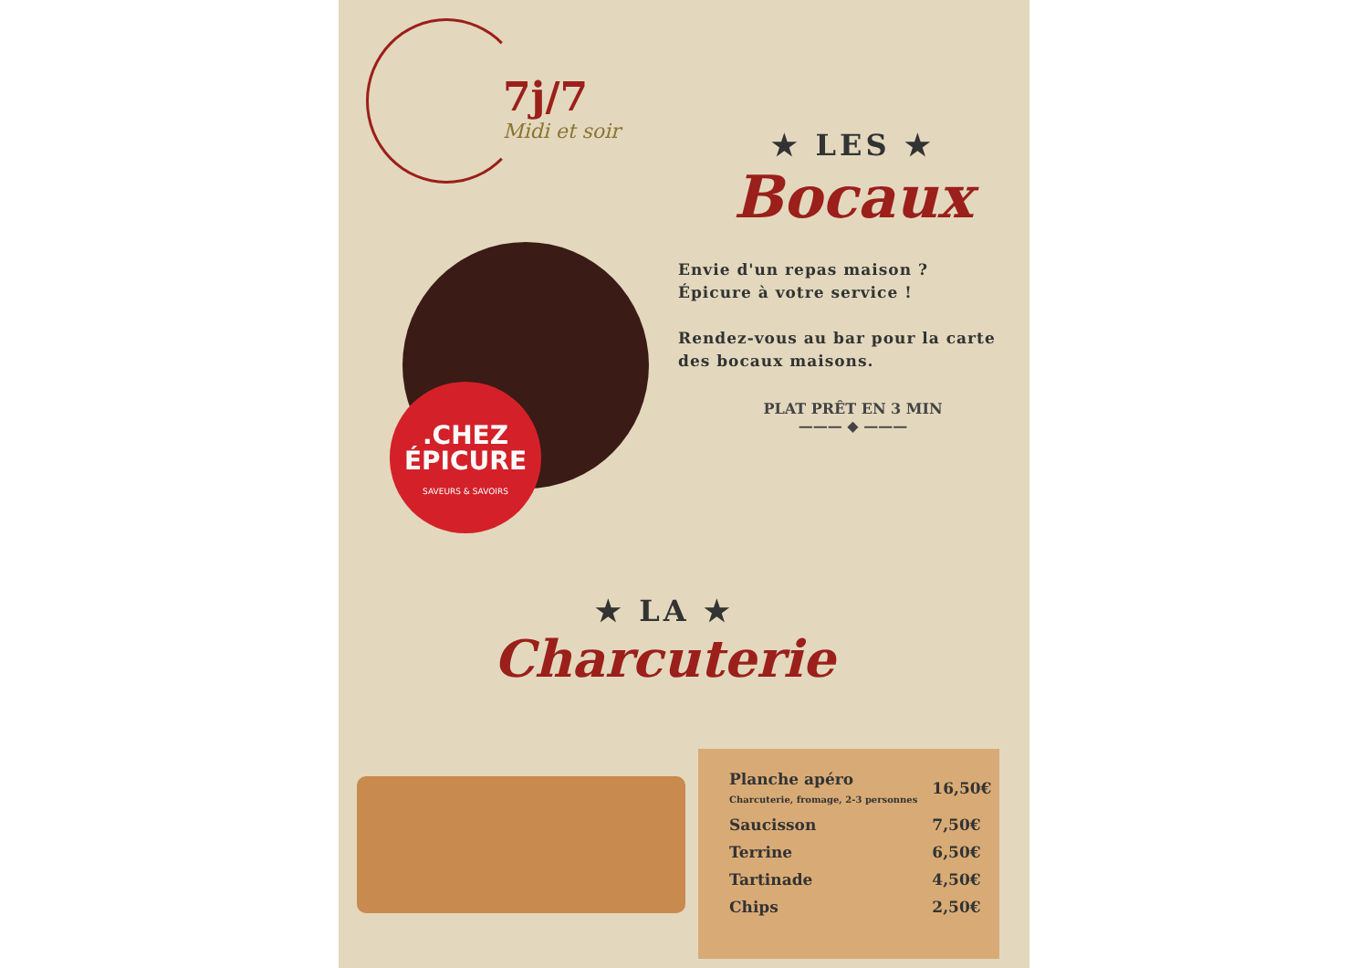7j/7
Midi et soir
★ LES ★
Bocaux
Envie d'un repas maison ?
Épicure à votre service !
Rendez-vous au bar pour la carte des bocaux maisons.
PLAT PRÊT EN 3 MIN
——— ◆ ———
.CHEZ
ÉPICURE
SAVEURS & SAVOIRS
★ LA ★
Charcuterie
| Planche apéro Charcuterie, fromage, 2-3 personnes | 16,50€ |
| Saucisson | 7,50€ |
| Terrine | 6,50€ |
| Tartinade | 4,50€ |
| Chips | 2,50€ |